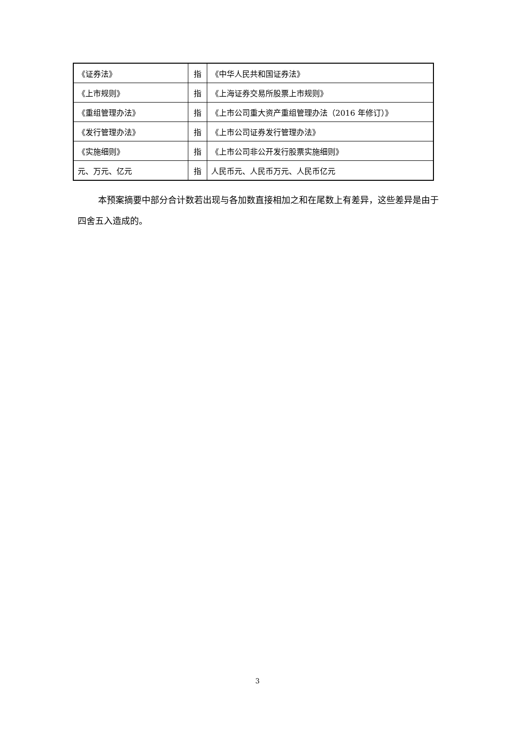| 《证券法》 | 指 | 《中华人民共和国证券法》 |
| 《上市规则》 | 指 | 《上海证券交易所股票上市规则》 |
| 《重组管理办法》 | 指 | 《上市公司重大资产重组管理办法（2016 年修订）》 |
| 《发行管理办法》 | 指 | 《上市公司证券发行管理办法》 |
| 《实施细则》 | 指 | 《上市公司非公开发行股票实施细则》 |
| 元、万元、亿元 | 指 | 人民币元、人民币万元、人民币亿元 |
本预案摘要中部分合计数若出现与各加数直接相加之和在尾数上有差异，这些差异是由于四舍五入造成的。
3